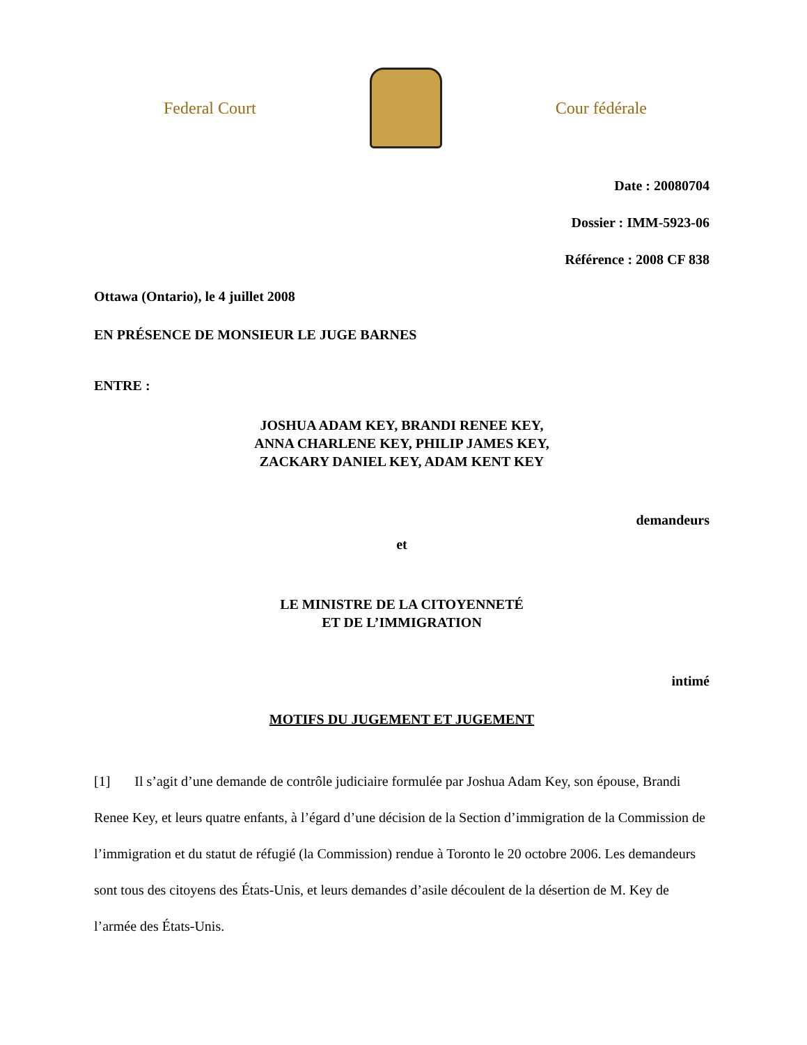Federal Court Cour fédérale
Date : 20080704
Dossier : IMM-5923-06
Référence : 2008 CF 838
Ottawa (Ontario), le 4 juillet 2008
EN PRÉSENCE DE MONSIEUR LE JUGE BARNES
ENTRE :
JOSHUA ADAM KEY, BRANDI RENEE KEY,
ANNA CHARLENE KEY, PHILIP JAMES KEY,
ZACKARY DANIEL KEY, ADAM KENT KEY
demandeurs
et
LE MINISTRE DE LA CITOYENNETÉ
ET DE L’IMMIGRATION
intimé
MOTIFS DU JUGEMENT ET JUGEMENT
[1] Il s’agit d’une demande de contrôle judiciaire formulée par Joshua Adam Key, son épouse, Brandi Renee Key, et leurs quatre enfants, à l’égard d’une décision de la Section d’immigration de la Commission de l’immigration et du statut de réfugié (la Commission) rendue à Toronto le 20 octobre 2006. Les demandeurs sont tous des citoyens des États-Unis, et leurs demandes d’asile découlent de la désertion de M. Key de l’armée des États-Unis.